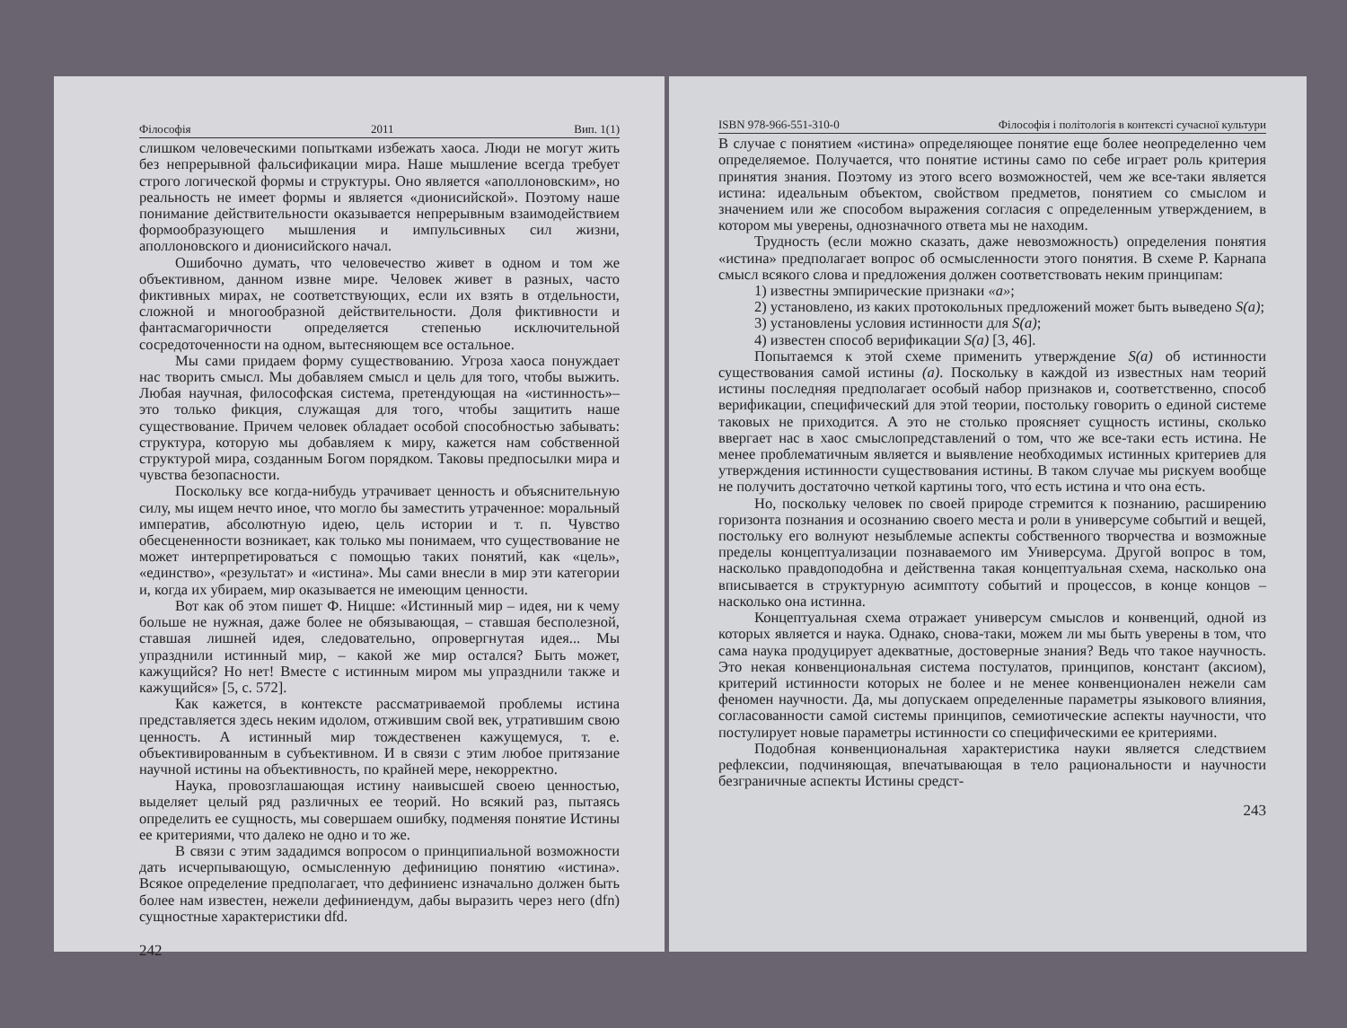Філософія 2011 Вип. 1(1)
слишком человеческими попытками избежать хаоса. Люди не могут жить без непрерывной фальсификации мира. Наше мышление всегда требует строго логической формы и структуры. Оно является «аполлоновским», но реальность не имеет формы и является «дионисийской». Поэтому наше понимание действительности оказывается непрерывным взаимодействием формообразующего мышления и импульсивных сил жизни, аполлоновского и дионисийского начал.
Ошибочно думать, что человечество живет в одном и том же объективном, данном извне мире. Человек живет в разных, часто фиктивных мирах, не соответствующих, если их взять в отдельности, сложной и многообразной действительности. Доля фиктивности и фантасмагоричности определяется степенью исключительной сосредоточенности на одном, вытесняющем все остальное.
Мы сами придаем форму существованию. Угроза хаоса понуждает нас творить смысл. Мы добавляем смысл и цель для того, чтобы выжить. Любая научная, философская система, претендующая на «истинность»– это только фикция, служащая для того, чтобы защитить наше существование. Причем человек обладает особой способностью забывать: структура, которую мы добавляем к миру, кажется нам собственной структурой мира, созданным Богом порядком. Таковы предпосылки мира и чувства безопасности.
Поскольку все когда-нибудь утрачивает ценность и объяснительную силу, мы ищем нечто иное, что могло бы заместить утраченное: моральный императив, абсолютную идею, цель истории и т. п. Чувство обесцененности возникает, как только мы понимаем, что существование не может интерпретироваться с помощью таких понятий, как «цель», «единство», «результат» и «истина». Мы сами внесли в мир эти категории и, когда их убираем, мир оказывается не имеющим ценности.
Вот как об этом пишет Ф. Ницше: «Истинный мир – идея, ни к чему больше не нужная, даже более не обязывающая, – ставшая бесполезной, ставшая лишней идея, следовательно, опровергнутая идея... Мы упразднили истинный мир, – какой же мир остался? Быть может, кажущийся? Но нет! Вместе с истинным миром мы упразднили также и кажущийся» [5, с. 572].
Как кажется, в контексте рассматриваемой проблемы истина представляется здесь неким идолом, отжившим свой век, утратившим свою ценность. А истинный мир тождественен кажущемуся, т. е. объективированным в субъективном. И в связи с этим любое притязание научной истины на объективность, по крайней мере, некорректно.
Наука, провозглашающая истину наивысшей своею ценностью, выделяет целый ряд различных ее теорий. Но всякий раз, пытаясь определить ее сущность, мы совершаем ошибку, подменяя понятие Истины ее критериями, что далеко не одно и то же.
В связи с этим зададимся вопросом о принципиальной возможности дать исчерпывающую, осмысленную дефиницию понятию «истина». Всякое определение предполагает, что дефиниенс изначально должен быть более нам известен, нежели дефиниендум, дабы выразить через него (dfn) сущностные характеристики dfd.
242
ISBN 978-966-551-310-0 Філософія і політологія в контексті сучасної культури
В случае с понятием «истина» определяющее понятие еще более неопределенно чем определяемое. Получается, что понятие истины само по себе играет роль критерия принятия знания. Поэтому из этого всего возможностей, чем же все-таки является истина: идеальным объектом, свойством предметов, понятием со смыслом и значением или же способом выражения согласия с определенным утверждением, в котором мы уверены, однозначного ответа мы не находим.
Трудность (если можно сказать, даже невозможность) определения понятия «истина» предполагает вопрос об осмысленности этого понятия. В схеме Р. Карнапа смысл всякого слова и предложения должен соответствовать неким принципам:
1) известны эмпирические признаки «а»;
2) установлено, из каких протокольных предложений может быть выведено S(a);
3) установлены условия истинности для S(a);
4) известен способ верификации S(a) [3, 46].
Попытаемся к этой схеме применить утверждение S(a) об истинности существования самой истины (a). Поскольку в каждой из известных нам теорий истины последняя предполагает особый набор признаков и, соответственно, способ верификации, специфический для этой теории, постольку говорить о единой системе таковых не приходится. А это не столько проясняет сущность истины, сколько ввергает нас в хаос смыслопредставлений о том, что же все-таки есть истина. Не менее проблематичным является и выявление необходимых истинных критериев для утверждения истинности существования истины. В таком случае мы рискуем вообще не получить достаточно четкой картины того, что́ есть истина и что она е́сть.
Но, поскольку человек по своей природе стремится к познанию, расширению горизонта познания и осознанию своего места и роли в универсуме событий и вещей, постольку его волнуют незыблемые аспекты собственного творчества и возможные пределы концептуализации познаваемого им Универсума. Другой вопрос в том, насколько правдоподобна и действенна такая концептуальная схема, насколько она вписывается в структурную асимптоту событий и процессов, в конце концов – насколько она истинна.
Концептуальная схема отражает универсум смыслов и конвенций, одной из которых является и наука. Однако, снова-таки, можем ли мы быть уверены в том, что сама наука продуцирует адекватные, достоверные знания? Ведь что такое научность. Это некая конвенциональная система постулатов, принципов, констант (аксиом), критерий истинности которых не более и не менее конвенционален нежели сам феномен научности. Да, мы допускаем определенные параметры языкового влияния, согласованности самой системы принципов, семиотические аспекты научности, что постулирует новые параметры истинности со специфическими ее критериями.
Подобная конвенциональная характеристика науки является следствием рефлексии, подчиняющая, впечатывающая в тело рациональности и научности безграничные аспекты Истины средст-
243